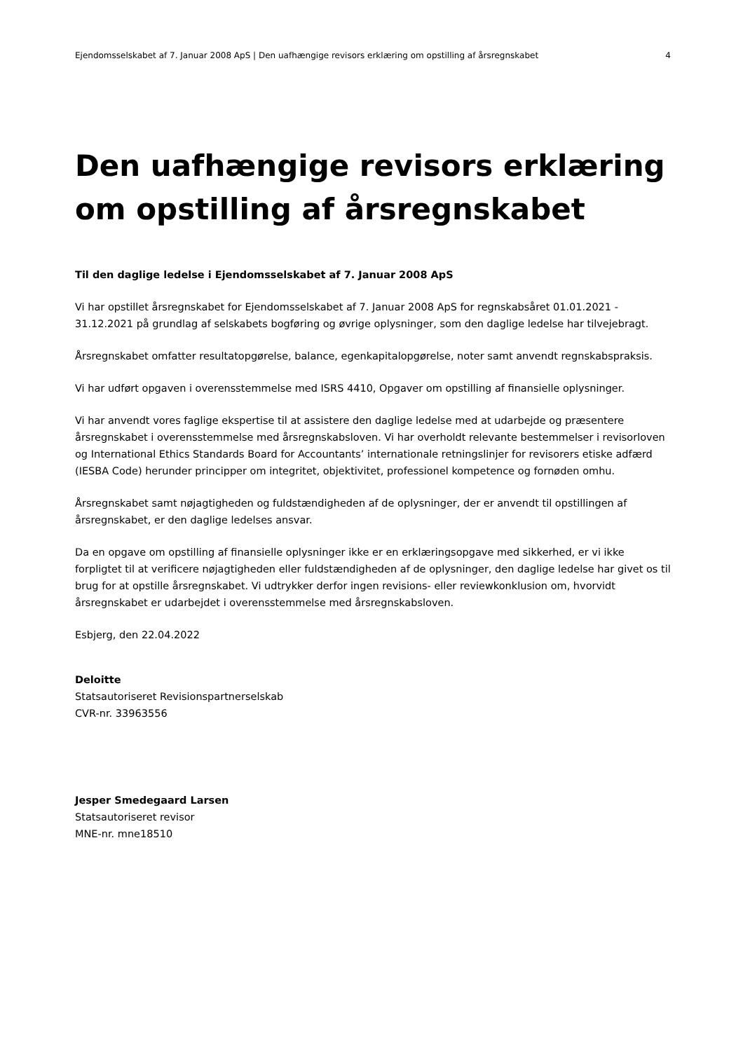Ejendomsselskabet af 7. Januar 2008 ApS | Den uafhængige revisors erklæring om opstilling af årsregnskabet 4
Den uafhængige revisors erklæring om opstilling af årsregnskabet
Til den daglige ledelse i Ejendomsselskabet af 7. Januar 2008 ApS
Vi har opstillet årsregnskabet for Ejendomsselskabet af 7. Januar 2008 ApS for regnskabsåret 01.01.2021 - 31.12.2021 på grundlag af selskabets bogføring og øvrige oplysninger, som den daglige ledelse har tilvejebragt.
Årsregnskabet omfatter resultatopgørelse, balance, egenkapitalopgørelse, noter samt anvendt regnskabspraksis.
Vi har udført opgaven i overensstemmelse med ISRS 4410, Opgaver om opstilling af finansielle oplysninger.
Vi har anvendt vores faglige ekspertise til at assistere den daglige ledelse med at udarbejde og præsentere årsregnskabet i overensstemmelse med årsregnskabsloven. Vi har overholdt relevante bestemmelser i revisorloven og International Ethics Standards Board for Accountants’ internationale retningslinjer for revisorers etiske adfærd (IESBA Code) herunder principper om integritet, objektivitet, professionel kompetence og fornøden omhu.
Årsregnskabet samt nøjagtigheden og fuldstændigheden af de oplysninger, der er anvendt til opstillingen af årsregnskabet, er den daglige ledelses ansvar.
Da en opgave om opstilling af finansielle oplysninger ikke er en erklæringsopgave med sikkerhed, er vi ikke forpligtet til at verificere nøjagtigheden eller fuldstændigheden af de oplysninger, den daglige ledelse har givet os til brug for at opstille årsregnskabet. Vi udtrykker derfor ingen revisions- eller reviewkonklusion om, hvorvidt årsregnskabet er udarbejdet i overensstemmelse med årsregnskabsloven.
Esbjerg, den 22.04.2022
Deloitte
Statsautoriseret Revisionspartnerselskab
CVR-nr. 33963556
Jesper Smedegaard Larsen
Statsautoriseret revisor
MNE-nr. mne18510